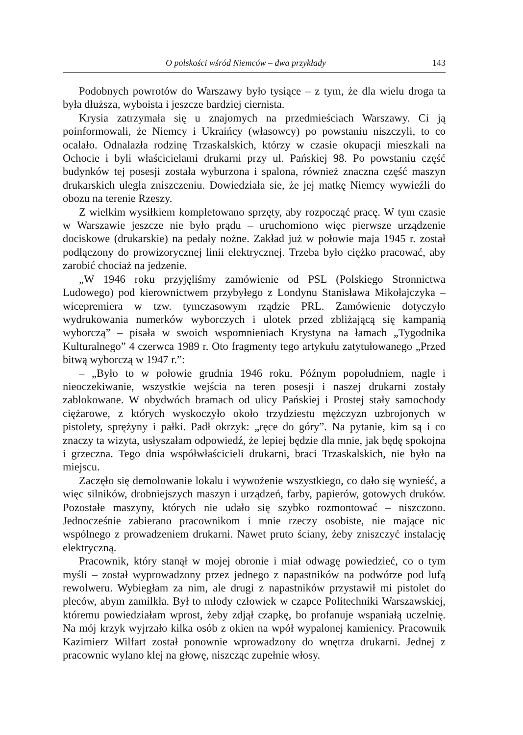O polskości wśród Niemców – dwa przykłady 143
Podobnych powrotów do Warszawy było tysiące – z tym, że dla wielu droga ta była dłuższa, wyboista i jeszcze bardziej ciernista.
Krysia zatrzymała się u znajomych na przedmieściach Warszawy. Ci ją poinformowali, że Niemcy i Ukraińcy (własowcy) po powstaniu niszczyli, to co ocalało. Odnalazła rodzinę Trzaskalskich, którzy w czasie okupacji mieszkali na Ochocie i byli właścicielami drukarni przy ul. Pańskiej 98. Po powstaniu część budynków tej posesji została wyburzona i spalona, również znaczna część maszyn drukarskich uległa zniszczeniu. Dowiedziała sie, że jej matkę Niemcy wywieźli do obozu na terenie Rzeszy.
Z wielkim wysiłkiem kompletowano sprzęty, aby rozpocząć pracę. W tym czasie w Warszawie jeszcze nie było prądu – uruchomiono więc pierwsze urządzenie dociskowe (drukarskie) na pedały nożne. Zakład już w połowie maja 1945 r. został podłączony do prowizorycznej linii elektrycznej. Trzeba było ciężko pracować, aby zarobić chociaż na jedzenie.
„W 1946 roku przyjęliśmy zamówienie od PSL (Polskiego Stronnictwa Ludowego) pod kierownictwem przybyłego z Londynu Stanisława Mikołajczyka – wicepremiera w tzw. tymczasowym rządzie PRL. Zamówienie dotyczyło wydrukowania numerków wyborczych i ulotek przed zbliżającą się kampanią wyborczą” – pisała w swoich wspomnieniach Krystyna na łamach „Tygodnika Kulturalnego” 4 czerwca 1989 r. Oto fragmenty tego artykułu zatytułowanego „Przed bitwą wyborczą w 1947 r.”:
– „Było to w połowie grudnia 1946 roku. Późnym popołudniem, nagle i nieoczekiwanie, wszystkie wejścia na teren posesji i naszej drukarni zostały zablokowane. W obydwóch bramach od ulicy Pańskiej i Prostej stały samochody ciężarowe, z których wyskoczyło około trzydziestu mężczyzn uzbrojonych w pistolety, sprężyny i pałki. Padł okrzyk: „ręce do góry”. Na pytanie, kim są i co znaczy ta wizyta, usłyszałam odpowiedź, że lepiej będzie dla mnie, jak będę spokojna i grzeczna. Tego dnia współwłaścicieli drukarni, braci Trzaskalskich, nie było na miejscu.
Zaczęło się demolowanie lokalu i wywożenie wszystkiego, co dało się wynieść, a więc silników, drobniejszych maszyn i urządzeń, farby, papierów, gotowych druków. Pozostałe maszyny, których nie udało się szybko rozmontować – niszczono. Jednocześnie zabierano pracownikom i mnie rzeczy osobiste, nie mające nic wspólnego z prowadzeniem drukarni. Nawet pruto ściany, żeby zniszczyć instalację elektryczną.
Pracownik, który stanął w mojej obronie i miał odwagę powiedzieć, co o tym myśli – został wyprowadzony przez jednego z napastników na podwórze pod lufą rewolweru. Wybiegłam za nim, ale drugi z napastników przystawił mi pistolet do pleców, abym zamilkła. Był to młody człowiek w czapce Politechniki Warszawskiej, któremu powiedziałam wprost, żeby zdjął czapkę, bo profanuje wspaniałą uczelnię. Na mój krzyk wyjrzało kilka osób z okien na wpół wypalonej kamienicy. Pracownik Kazimierz Wilfart został ponownie wprowadzony do wnętrza drukarni. Jednej z pracownic wylano klej na głowę, niszcząc zupełnie włosy.